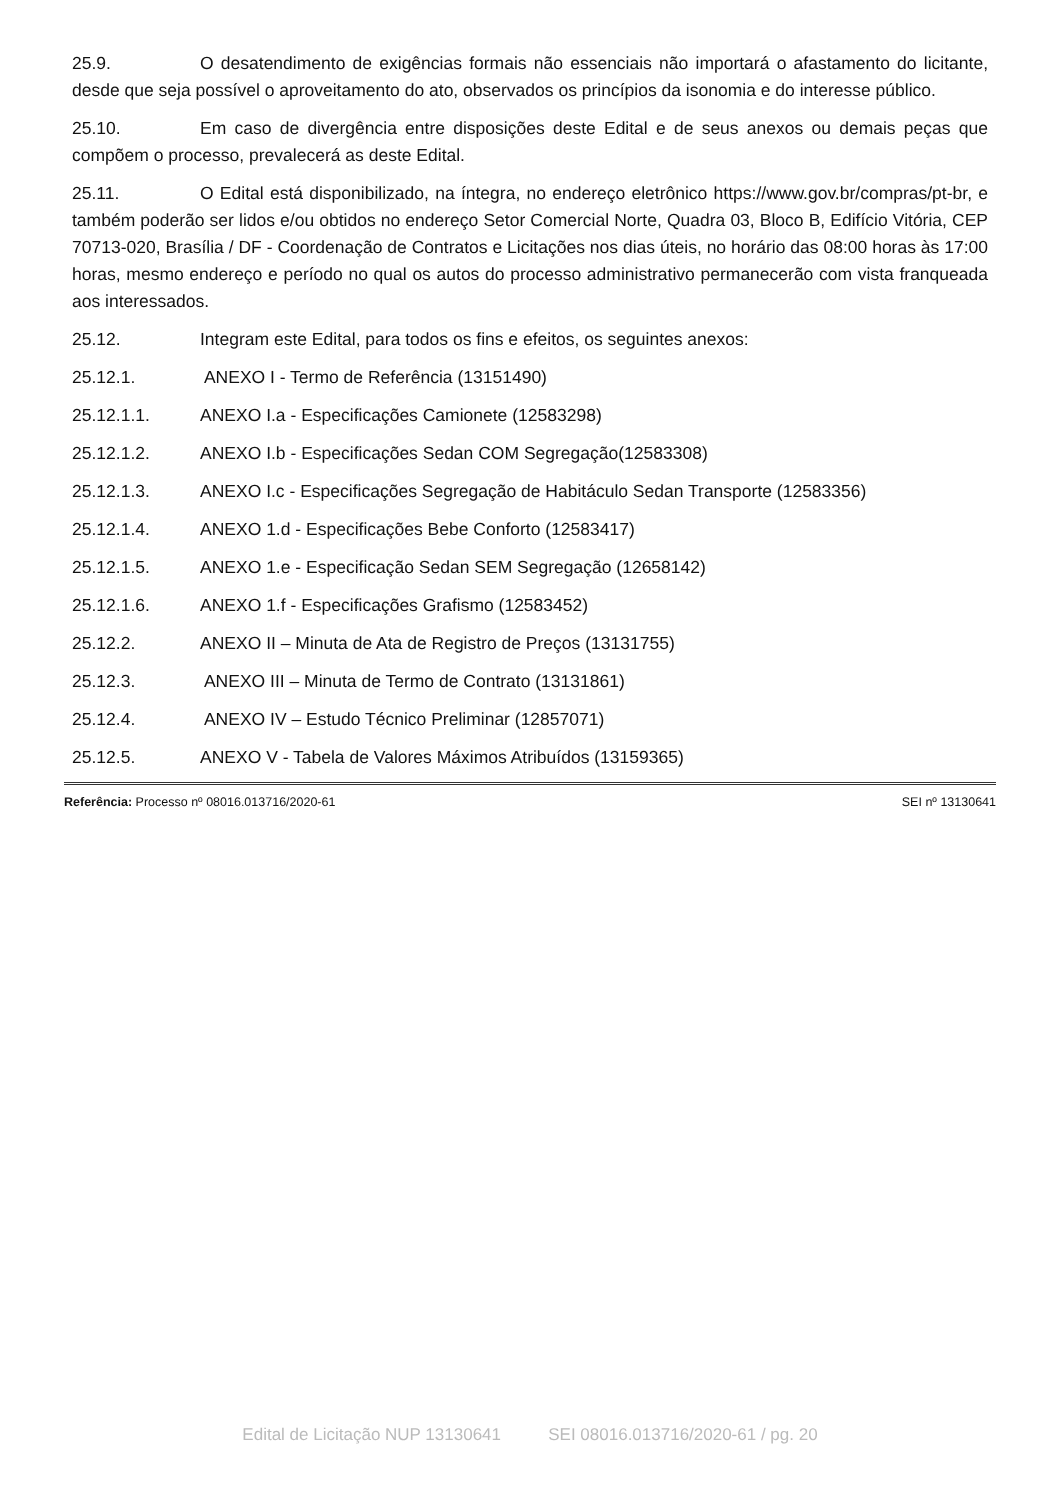25.9. O desatendimento de exigências formais não essenciais não importará o afastamento do licitante, desde que seja possível o aproveitamento do ato, observados os princípios da isonomia e do interesse público.
25.10. Em caso de divergência entre disposições deste Edital e de seus anexos ou demais peças que compõem o processo, prevalecerá as deste Edital.
25.11. O Edital está disponibilizado, na íntegra, no endereço eletrônico https://www.gov.br/compras/pt-br, e também poderão ser lidos e/ou obtidos no endereço Setor Comercial Norte, Quadra 03, Bloco B, Edifício Vitória, CEP 70713-020, Brasília / DF - Coordenação de Contratos e Licitações nos dias úteis, no horário das 08:00 horas às 17:00 horas, mesmo endereço e período no qual os autos do processo administrativo permanecerão com vista franqueada aos interessados.
25.12. Integram este Edital, para todos os fins e efeitos, os seguintes anexos:
25.12.1. ANEXO I - Termo de Referência (13151490)
25.12.1.1. ANEXO I.a - Especificações Camionete (12583298)
25.12.1.2. ANEXO I.b - Especificações Sedan COM Segregação(12583308)
25.12.1.3. ANEXO I.c - Especificações Segregação de Habitáculo Sedan Transporte (12583356)
25.12.1.4. ANEXO 1.d - Especificações Bebe Conforto (12583417)
25.12.1.5. ANEXO 1.e - Especificação Sedan SEM Segregação (12658142)
25.12.1.6. ANEXO 1.f - Especificações Grafismo (12583452)
25.12.2. ANEXO II – Minuta de Ata de Registro de Preços (13131755)
25.12.3. ANEXO III – Minuta de Termo de Contrato (13131861)
25.12.4. ANEXO IV – Estudo Técnico Preliminar (12857071)
25.12.5. ANEXO V - Tabela de Valores Máximos Atribuídos (13159365)
Referência: Processo nº 08016.013716/2020-61 SEI nº 13130641
Edital de Licitação NUP 13130641 SEI 08016.013716/2020-61 / pg. 20